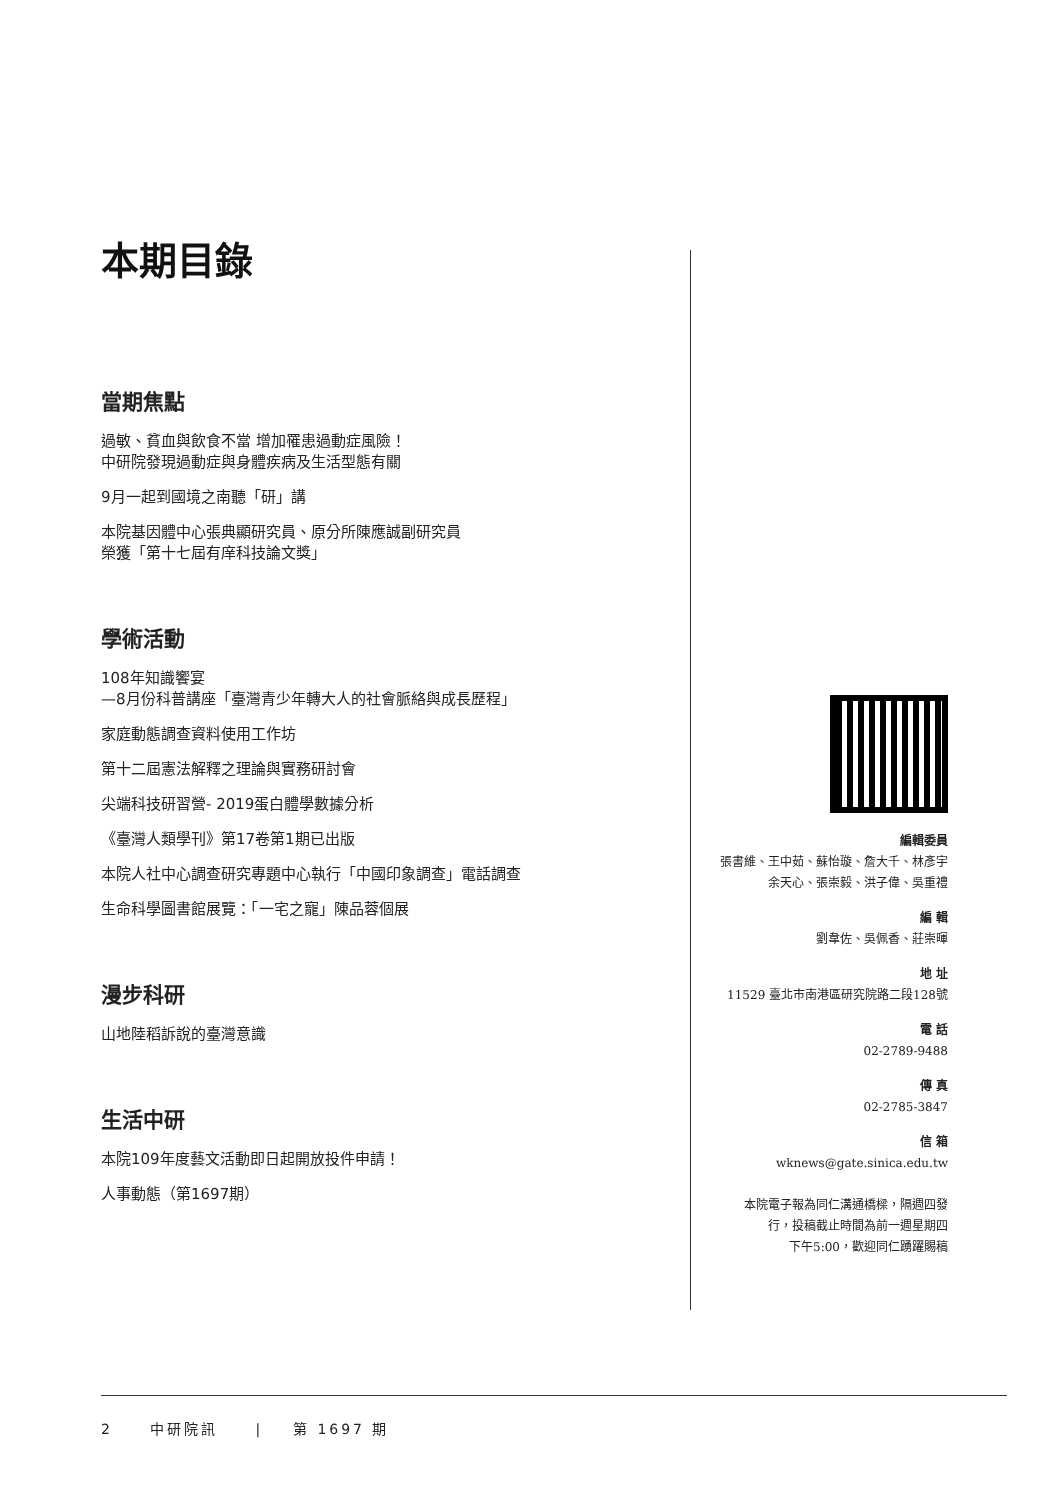本期目錄
當期焦點
過敏、貧血與飲食不當 增加罹患過動症風險！
中研院發現過動症與身體疾病及生活型態有關
9月一起到國境之南聽「研」講
本院基因體中心張典顯研究員、原分所陳應誠副研究員
榮獲「第十七屆有庠科技論文獎」
學術活動
108年知識饗宴
—8月份科普講座「臺灣青少年轉大人的社會脈絡與成長歷程」
家庭動態調查資料使用工作坊
第十二屆憲法解釋之理論與實務研討會
尖端科技研習營- 2019蛋白體學數據分析
《臺灣人類學刊》第17卷第1期已出版
本院人社中心調查研究專題中心執行「中國印象調查」電話調查
生命科學圖書館展覽：「一宅之寵」陳品蓉個展
漫步科研
山地陸稻訴說的臺灣意識
生活中研
本院109年度藝文活動即日起開放投件申請！
人事動態（第1697期）
編輯委員
張書維、王中茹、蘇怡璇、詹大千、林彥宇
余天心、張崇毅、洪子偉、吳重禮
編 輯
劉韋佐、吳佩香、莊崇暉
地 址
11529 臺北市南港區研究院路二段128號
電 話
02-2789-9488
傳 真
02-2785-3847
信 箱
wknews@gate.sinica.edu.tw
本院電子報為同仁溝通橋樑，隔週四發
行，投稿截止時間為前一週星期四
下午5:00，歡迎同仁踴躍賜稿
2 中研院訊 | 第 1697 期